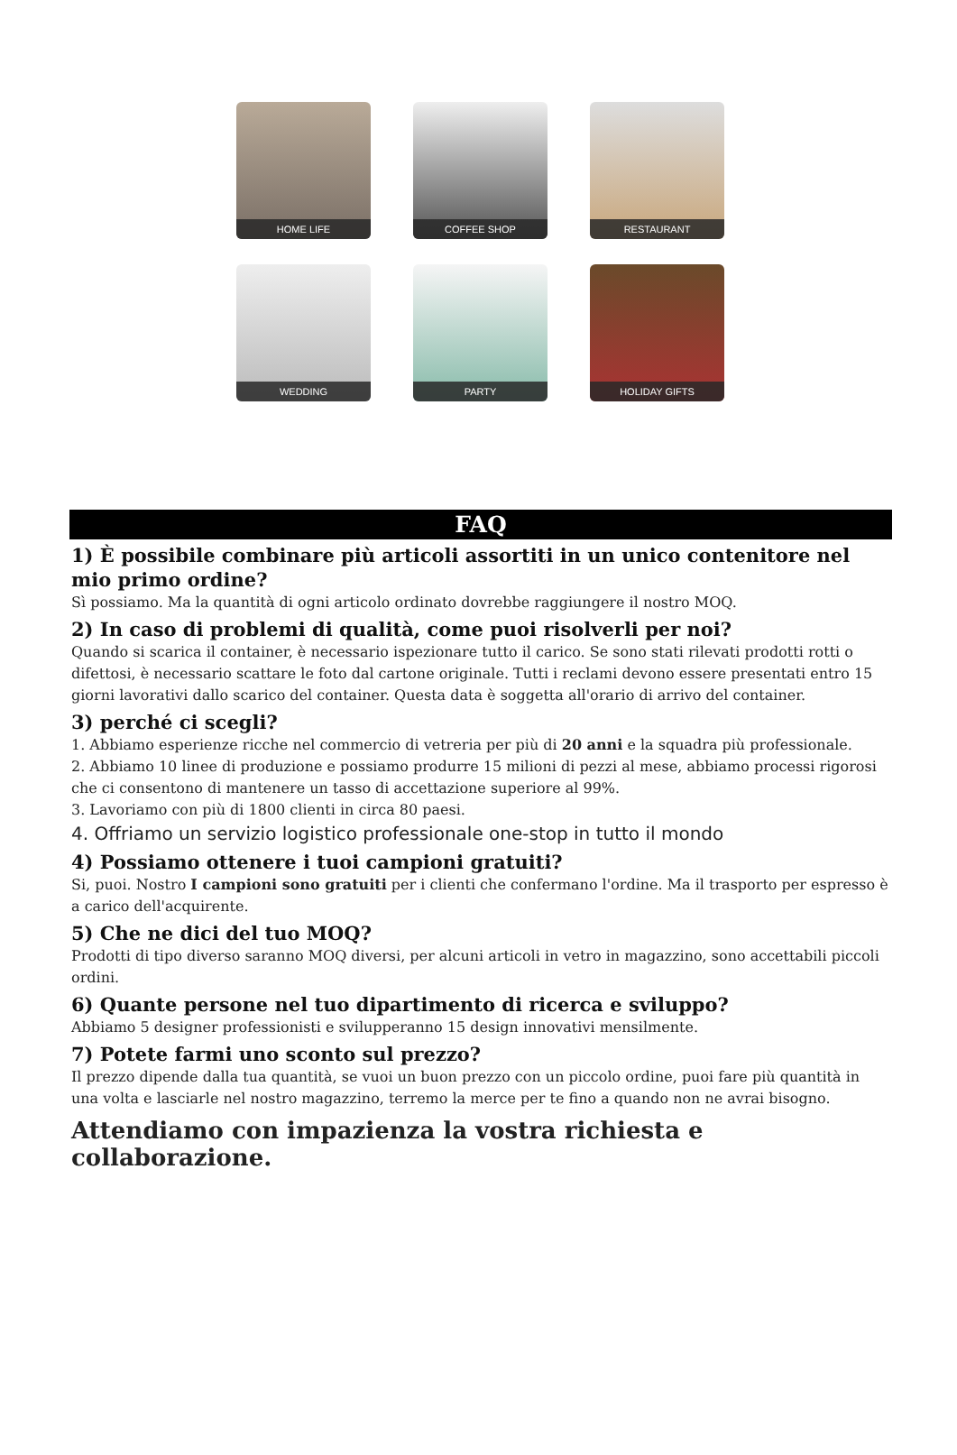HOME LIFE
COFFEE SHOP
RESTAURANT
WEDDING
PARTY
HOLIDAY GIFTS
FAQ
1) È possibile combinare più articoli assortiti in un unico contenitore nel mio primo ordine?
Sì possiamo. Ma la quantità di ogni articolo ordinato dovrebbe raggiungere il nostro MOQ.
2) In caso di problemi di qualità, come puoi risolverli per noi?
Quando si scarica il container, è necessario ispezionare tutto il carico. Se sono stati rilevati prodotti rotti o difettosi, è necessario scattare le foto dal cartone originale. Tutti i reclami devono essere presentati entro 15 giorni lavorativi dallo scarico del container. Questa data è soggetta all'orario di arrivo del container.
3) perché ci scegli?
1. Abbiamo esperienze ricche nel commercio di vetreria per più di 20 anni e la squadra più professionale.
2. Abbiamo 10 linee di produzione e possiamo produrre 15 milioni di pezzi al mese, abbiamo processi rigorosi che ci consentono di mantenere un tasso di accettazione superiore al 99%.
3. Lavoriamo con più di 1800 clienti in circa 80 paesi.
4. Offriamo un servizio logistico professionale one-stop in tutto il mondo
4) Possiamo ottenere i tuoi campioni gratuiti?
Si, puoi. Nostro I campioni sono gratuiti per i clienti che confermano l'ordine. Ma il trasporto per espresso è a carico dell'acquirente.
5) Che ne dici del tuo MOQ?
Prodotti di tipo diverso saranno MOQ diversi, per alcuni articoli in vetro in magazzino, sono accettabili piccoli ordini.
6) Quante persone nel tuo dipartimento di ricerca e sviluppo?
Abbiamo 5 designer professionisti e svilupperanno 15 design innovativi mensilmente.
7) Potete farmi uno sconto sul prezzo?
Il prezzo dipende dalla tua quantità, se vuoi un buon prezzo con un piccolo ordine, puoi fare più quantità in una volta e lasciarle nel nostro magazzino, terremo la merce per te fino a quando non ne avrai bisogno.
Attendiamo con impazienza la vostra richiesta e collaborazione.